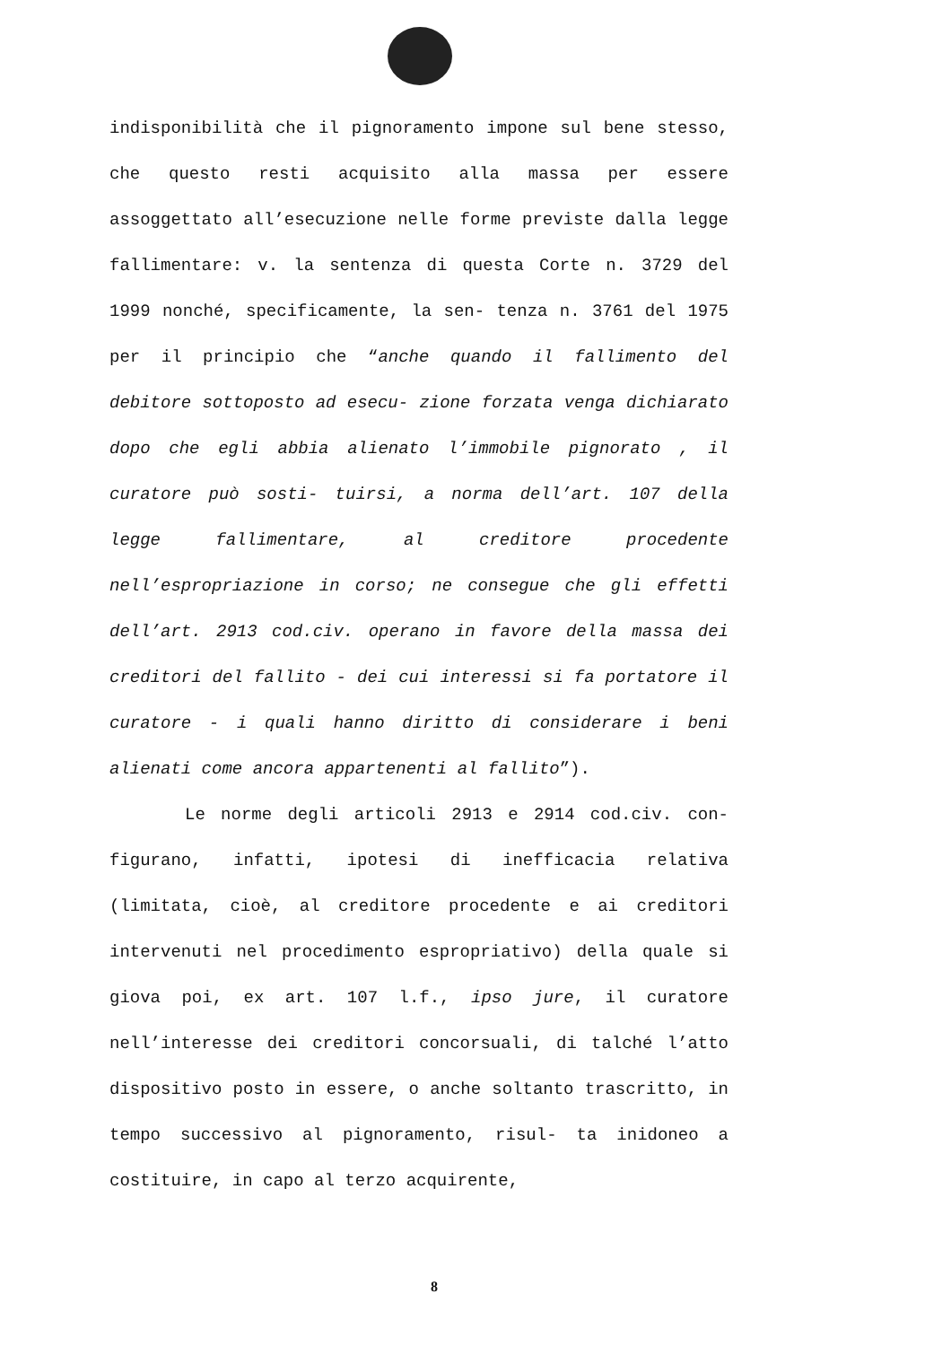indisponibilità che il pignoramento impone sul bene stesso, che questo resti acquisito alla massa per essere assoggettato all’esecuzione nelle forme previste dalla legge fallimentare: v. la sentenza di questa Corte n. 3729 del 1999 nonché, specificamente, la sen- tenza n. 3761 del 1975 per il principio che “anche quando il fallimento del debitore sottoposto ad esecu- zione forzata venga dichiarato dopo che egli abbia alienato l’immobile pignorato , il curatore può sosti- tuirsi, a norma dell’art. 107 della legge fallimentare, al creditore procedente nell’espropriazione in corso; ne consegue che gli effetti dell’art. 2913 cod.civ. operano in favore della massa dei creditori del fallito - dei cui interessi si fa portatore il curatore - i quali hanno diritto di considerare i beni alienati come ancora appartenenti al fallito”).
Le norme degli articoli 2913 e 2914 cod.civ. con- figurano, infatti, ipotesi di inefficacia relativa (limitata, cioè, al creditore procedente e ai creditori intervenuti nel procedimento espropriativo) della quale si giova poi, ex art. 107 l.f., ipso jure, il curatore nell’interesse dei creditori concorsuali, di talché l’atto dispositivo posto in essere, o anche soltanto trascritto, in tempo successivo al pignoramento, risul- ta inidoneo a costituire, in capo al terzo acquirente,
8